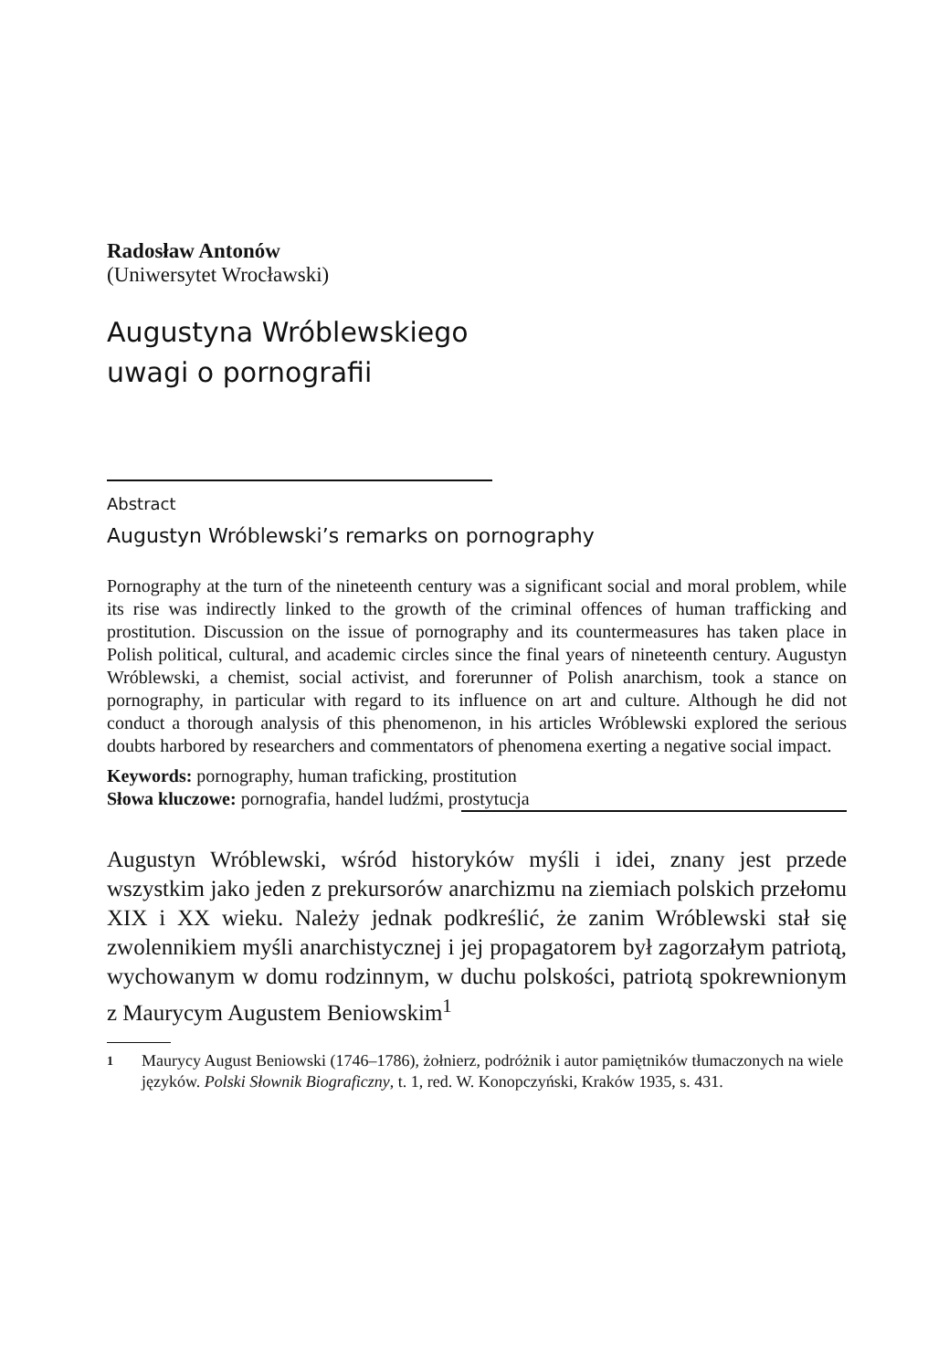Radosław Antonów
(Uniwersytet Wrocławski)
Augustyna Wróblewskiego
uwagi o pornografii
Abstract
Augustyn Wróblewski’s remarks on pornography
Pornography at the turn of the nineteenth century was a significant social and moral problem, while its rise was indirectly linked to the growth of the criminal offences of human trafficking and prostitution. Discussion on the issue of pornography and its countermeasures has taken place in Polish political, cultural, and academic circles since the final years of nineteenth century. Augustyn Wróblewski, a chemist, social activist, and forerunner of Polish anarchism, took a stance on pornography, in particular with regard to its influence on art and culture. Although he did not conduct a thorough analysis of this phenomenon, in his articles Wróblewski explored the serious doubts harbored by researchers and commentators of phenomena exerting a negative social impact.
Keywords: pornography, human traficking, prostitution
Słowa kluczowe: pornografia, handel ludźmi, prostytucja
Augustyn Wróblewski, wśród historyków myśli i idei, znany jest przede wszystkim jako jeden z prekursorów anarchizmu na ziemiach polskich przełomu XIX i XX wieku. Należy jednak podkreślić, że zanim Wróblewski stał się zwolennikiem myśli anarchistycznej i jej propagatorem był zagorzałym patriotą, wychowanym w domu rodzinnym, w duchu polskości, patriotą spokrewnionym z Maurycym Augustem Beniowskim<sup>1</sup>
1 Maurycy August Beniowski (1746–1786), żołnierz, podróżnik i autor pamiętników tłumaczonych na wiele języków. Polski Słownik Biograficzny, t. 1, red. W. Konopczyński, Kraków 1935, s. 431.